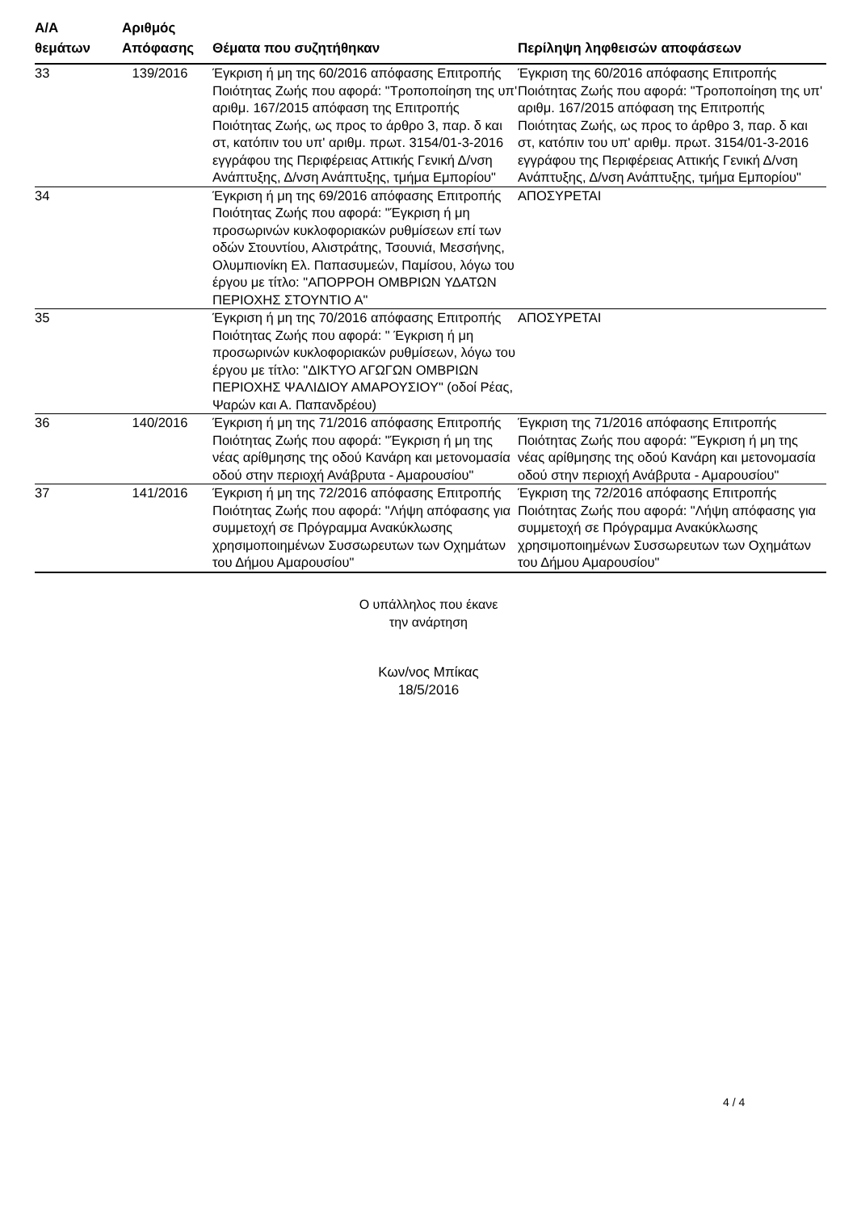| Α/Α θεμάτων | Αριθμός Απόφασης | Θέματα που συζητήθηκαν | Περίληψη ληφθεισών αποφάσεων |
| --- | --- | --- | --- |
| 33 | 139/2016 | Έγκριση ή μη της 60/2016 απόφασης Επιτροπής Ποιότητας Ζωής που αφορά: "Τροποποίηση της υπ' αριθμ. 167/2015 απόφαση της Επιτροπής Ποιότητας Ζωής, ως προς το άρθρο 3, παρ. δ και στ, κατόπιν του υπ' αριθμ. πρωτ. 3154/01-3-2016 εγγράφου της Περιφέρειας Αττικής Γενική Δ/νση Ανάπτυξης, Δ/νση Ανάπτυξης, τμήμα Εμπορίου" | Έγκριση της 60/2016 απόφασης Επιτροπής Ποιότητας Ζωής που αφορά: "Τροποποίηση της υπ' αριθμ. 167/2015 απόφαση της Επιτροπής Ποιότητας Ζωής, ως προς το άρθρο 3, παρ. δ και στ, κατόπιν του υπ' αριθμ. πρωτ. 3154/01-3-2016 εγγράφου της Περιφέρειας Αττικής Γενική Δ/νση Ανάπτυξης, Δ/νση Ανάπτυξης, τμήμα Εμπορίου" |
| 34 | | Έγκριση ή μη της 69/2016 απόφασης Επιτροπής Ποιότητας Ζωής που αφορά: "Έγκριση ή μη προσωρινών κυκλοφοριακών ρυθμίσεων επί των οδών Στουντίου, Αλιστράτης, Τσουνιά, Μεσσήνης, Ολυμπιονίκη Ελ. Παπασυμεών, Παμίσου, λόγω του έργου με τίτλο: "ΑΠΟΡΡΟΗ ΟΜΒΡΙΩΝ ΥΔΑΤΩΝ ΠΕΡΙΟΧΗΣ ΣΤΟΥΝΤΙΟ Α" | ΑΠΟΣΥΡΕΤΑΙ |
| 35 | | Έγκριση ή μη της 70/2016 απόφασης Επιτροπής Ποιότητας Ζωής που αφορά: " Έγκριση ή μη προσωρινών κυκλοφοριακών ρυθμίσεων, λόγω του έργου με τίτλο: "ΔΙΚΤΥΟ ΑΓΩΓΩΝ ΟΜΒΡΙΩΝ ΠΕΡΙΟΧΗΣ ΨΑΛΙΔΙΟΥ ΑΜΑΡΟΥΣΙΟΥ" (οδοί Ρέας, Ψαρών και Α. Παπανδρέου) | ΑΠΟΣΥΡΕΤΑΙ |
| 36 | 140/2016 | Έγκριση ή μη της 71/2016 απόφασης Επιτροπής Ποιότητας Ζωής που αφορά: "Έγκριση ή μη της νέας αρίθμησης της οδού Κανάρη και μετονομασία οδού στην περιοχή Ανάβρυτα - Αμαρουσίου" | Έγκριση της 71/2016 απόφασης Επιτροπής Ποιότητας Ζωής που αφορά: "Έγκριση ή μη της νέας αρίθμησης της οδού Κανάρη και μετονομασία οδού στην περιοχή Ανάβρυτα - Αμαρουσίου" |
| 37 | 141/2016 | Έγκριση ή μη της 72/2016 απόφασης Επιτροπής Ποιότητας Ζωής που αφορά: "Λήψη απόφασης για συμμετοχή σε Πρόγραμμα Ανακύκλωσης χρησιμοποιημένων Συσσωρευτων των Οχημάτων του Δήμου Αμαρουσίου" | Έγκριση της 72/2016 απόφασης Επιτροπής Ποιότητας Ζωής που αφορά: "Λήψη απόφασης για συμμετοχή σε Πρόγραμμα Ανακύκλωσης χρησιμοποιημένων Συσσωρευτων των Οχημάτων του Δήμου Αμαρουσίου" |
Ο υπάλληλος που έκανε
την ανάρτηση
Κων/νος Μπίκας
18/5/2016
4 / 4